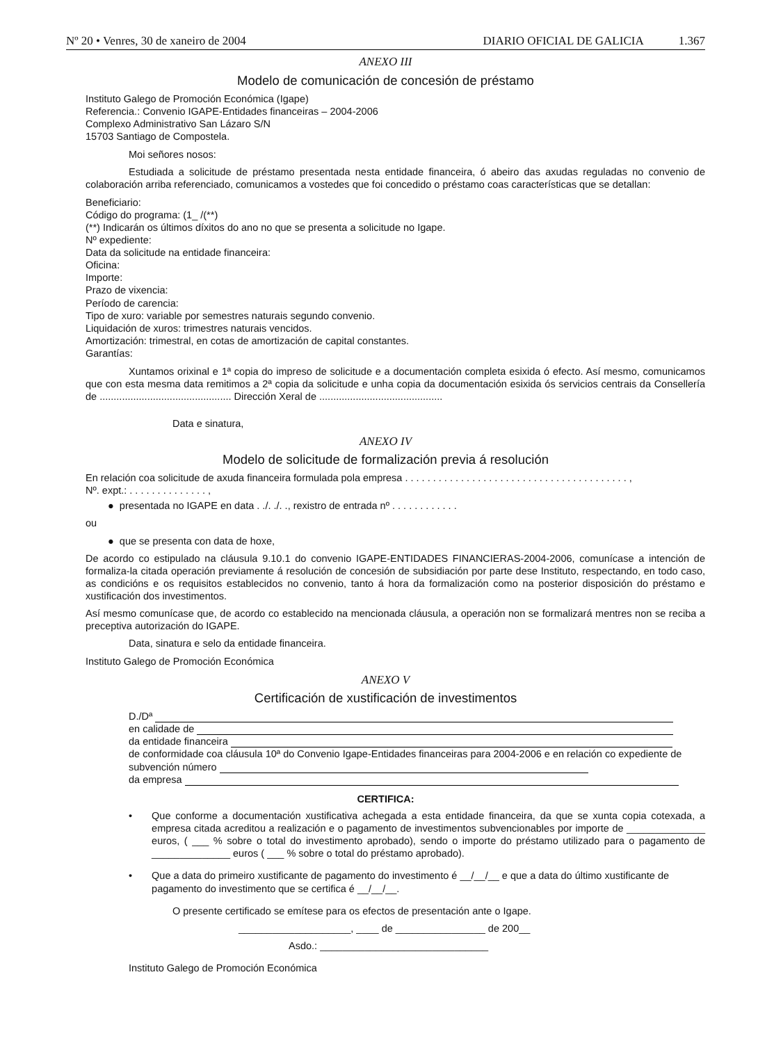Nº 20 • Venres, 30 de xaneiro de 2004 DIARIO OFICIAL DE GALICIA 1.367
ANEXO III
Modelo de comunicación de concesión de préstamo
Instituto Galego de Promoción Económica (Igape)
Referencia.: Convenio IGAPE-Entidades financeiras – 2004-2006
Complexo Administrativo San Lázaro S/N
15703 Santiago de Compostela.
Moi señores nosos:
Estudiada a solicitude de préstamo presentada nesta entidade financeira, ó abeiro das axudas reguladas no convenio de colaboración arriba referenciado, comunicamos a vostedes que foi concedido o préstamo coas características que se detallan:
Beneficiario:
Código do programa: (1_ /(**)
(**) Indicarán os últimos díxitos do ano no que se presenta a solicitude no Igape.
Nº expediente:
Data da solicitude na entidade financeira:
Oficina:
Importe:
Prazo de vixencia:
Período de carencia:
Tipo de xuro: variable por semestres naturais segundo convenio.
Liquidación de xuros: trimestres naturais vencidos.
Amortización: trimestral, en cotas de amortización de capital constantes.
Garantías:
Xuntamos orixinal e 1ª copia do impreso de solicitude e a documentación completa esixida ó efecto. Así mesmo, comunicamos que con esta mesma data remitimos a 2ª copia da solicitude e unha copia da documentación esixida ós servicios centrais da Consellería de ............................................... Dirección Xeral de ............................................
Data e sinatura,
ANEXO IV
Modelo de solicitude de formalización previa á resolución
En relación coa solicitude de axuda financeira formulada pola empresa . . . . . . . . . . . . . . . . . . . . . . . . . . . . . . . . . . . . . . . . ,
Nº. expt.: . . . . . . . . . . . . . . ,
● presentada no IGAPE en data . ./. ./. ., rexistro de entrada nº . . . . . . . . . . . .
ou
● que se presenta con data de hoxe,
De acordo co estipulado na cláusula 9.10.1 do convenio IGAPE-ENTIDADES FINANCIERAS-2004-2006, comunícase a intención de formaliza-la citada operación previamente á resolución de concesión de subsidiación por parte dese Instituto, respectando, en todo caso, as condicións e os requisitos establecidos no convenio, tanto á hora da formalización como na posterior disposición do préstamo e xustificación dos investimentos.
Así mesmo comunícase que, de acordo co establecido na mencionada cláusula, a operación non se formalizará mentres non se reciba a preceptiva autorización do IGAPE.
Data, sinatura e selo da entidade financeira.
Instituto Galego de Promoción Económica
ANEXO V
Certificación de xustificación de investimentos
D./Dª
en calidade de
da entidade financeira
de conformidade coa cláusula 10ª do Convenio Igape-Entidades financeiras para 2004-2006 e en relación co expediente de subvención número
da empresa
CERTIFICA:
• Que conforme a documentación xustificativa achegada a esta entidade financeira, da que se xunta copia cotexada, a empresa citada acreditou a realización e o pagamento de investimentos subvencionables por importe de ______________ euros, ( ___ % sobre o total do investimento aprobado), sendo o importe do préstamo utilizado para o pagamento de ______________ euros ( ___ % sobre o total do préstamo aprobado).
• Que a data do primeiro xustificante de pagamento do investimento é __/__/__ e que a data do último xustificante de pagamento do investimento que se certifica é __/__/__.
O presente certificado se emítese para os efectos de presentación ante o Igape.
____________________, ____ de ________________ de 200__
Asdo.: ______________________________
Instituto Galego de Promoción Económica